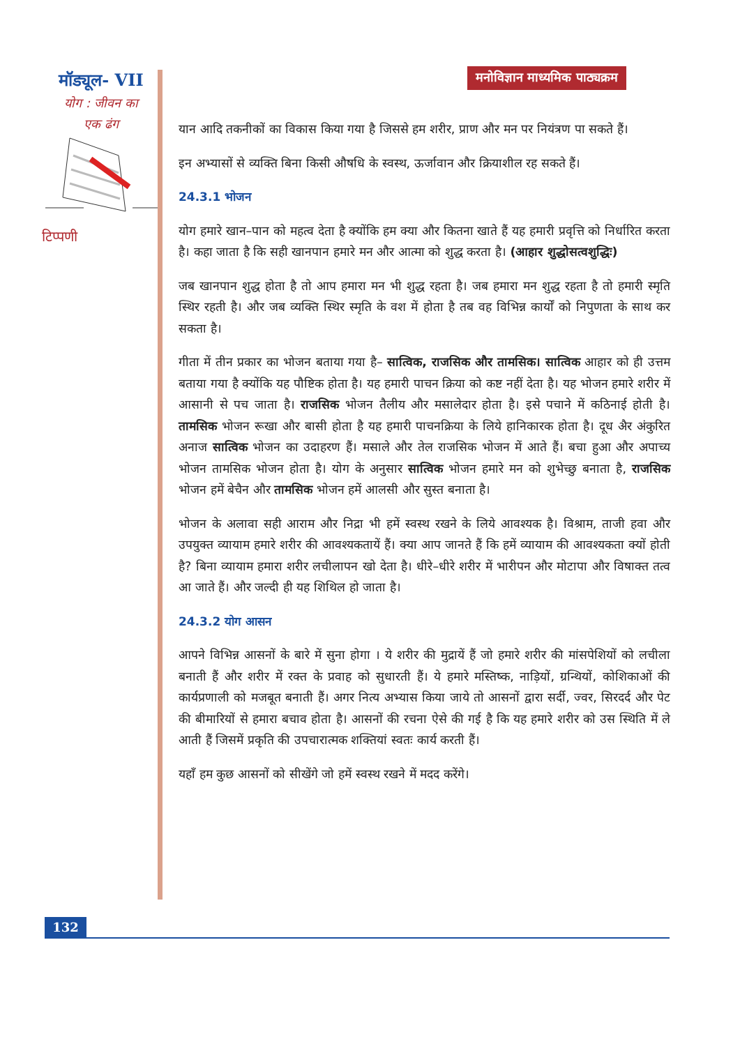मॉड्यूल- VII
योग : जीवन का
एक ढंग
टिप्पणी
मनोविज्ञान माध्यमिक पाठ्यक्रम
यान आदि तकनीकों का विकास किया गया है जिससे हम शरीर, प्राण और मन पर नियंत्रण पा सकते हैं।
इन अभ्यासों से व्यक्ति बिना किसी औषधि के स्वस्थ, ऊर्जावान और क्रियाशील रह सकते हैं।
24.3.1 भोजन
योग हमारे खान–पान को महत्व देता है क्योंकि हम क्या और कितना खाते हैं यह हमारी प्रवृत्ति को निर्धारित करता है। कहा जाता है कि सही खानपान हमारे मन और आत्मा को शुद्ध करता है। (आहार शुद्धोसत्वशुद्धिः)
जब खानपान शुद्ध होता है तो आप हमारा मन भी शुद्ध रहता है। जब हमारा मन शुद्ध रहता है तो हमारी स्मृति स्थिर रहती है। और जब व्यक्ति स्थिर स्मृति के वश में होता है तब वह विभिन्न कार्यों को निपुणता के साथ कर सकता है।
गीता में तीन प्रकार का भोजन बताया गया है– सात्विक, राजसिक और तामसिक। सात्विक आहार को ही उत्तम बताया गया है क्योंकि यह पौष्टिक होता है। यह हमारी पाचन क्रिया को कष्ट नहीं देता है। यह भोजन हमारे शरीर में आसानी से पच जाता है। राजसिक भोजन तैलीय और मसालेदार होता है। इसे पचाने में कठिनाई होती है। तामसिक भोजन रूखा और बासी होता है यह हमारी पाचनक्रिया के लिये हानिकारक होता है। दूध अैर अंकुरित अनाज सात्विक भोजन का उदाहरण हैं। मसाले और तेल राजसिक भोजन में आते हैं। बचा हुआ और अपाच्य भोजन तामसिक भोजन होता है। योग के अनुसार सात्विक भोजन हमारे मन को शुभेच्छु बनाता है, राजसिक भोजन हमें बेचैन और तामसिक भोजन हमें आलसी और सुस्त बनाता है।
भोजन के अलावा सही आराम और निद्रा भी हमें स्वस्थ रखने के लिये आवश्यक है। विश्राम, ताजी हवा और उपयुक्त व्यायाम हमारे शरीर की आवश्यकतायें हैं। क्या आप जानते हैं कि हमें व्यायाम की आवश्यकता क्यों होती है? बिना व्यायाम हमारा शरीर लचीलापन खो देता है। धीरे–धीरे शरीर में भारीपन और मोटापा और विषाक्त तत्व आ जाते हैं। और जल्दी ही यह शिथिल हो जाता है।
24.3.2 योग आसन
आपने विभिन्न आसनों के बारे में सुना होगा । ये शरीर की मुद्रायें हैं जो हमारे शरीर की मांसपेशियों को लचीला बनाती हैं और शरीर में रक्त के प्रवाह को सुधारती हैं। ये हमारे मस्तिष्क, नाड़ियों, ग्रन्थियों, कोशिकाओं की कार्यप्रणाली को मजबूत बनाती हैं। अगर नित्य अभ्यास किया जाये तो आसनों द्वारा सर्दी, ज्वर, सिरदर्द और पेट की बीमारियों से हमारा बचाव होता है। आसनों की रचना ऐसे की गई है कि यह हमारे शरीर को उस स्थिति में ले आती हैं जिसमें प्रकृति की उपचारात्मक शक्तियां स्वतः कार्य करती हैं।
यहाँ हम कुछ आसनों को सीखेंगे जो हमें स्वस्थ रखने में मदद करेंगे।
132